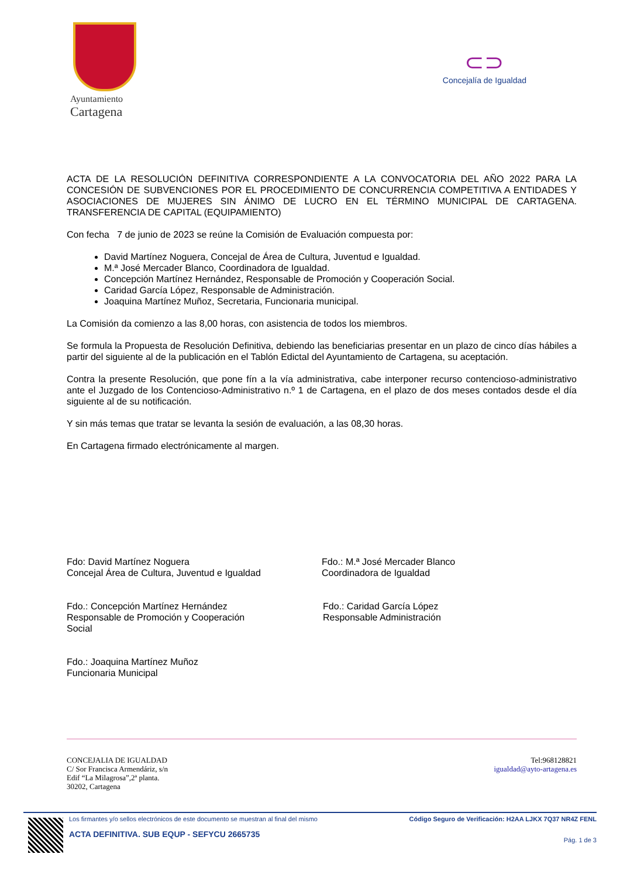Ayuntamiento
Cartagena
⊂⊃
Concejalía de Igualdad
ACTA DE LA RESOLUCIÓN DEFINITIVA CORRESPONDIENTE A LA CONVOCATORIA DEL AÑO 2022 PARA LA CONCESIÓN DE SUBVENCIONES POR EL PROCEDIMIENTO DE CONCURRENCIA COMPETITIVA A ENTIDADES Y ASOCIACIONES DE MUJERES SIN ÁNIMO DE LUCRO EN EL TÉRMINO MUNICIPAL DE CARTAGENA. TRANSFERENCIA DE CAPITAL (EQUIPAMIENTO)
Con fecha 7 de junio de 2023 se reúne la Comisión de Evaluación compuesta por:
David Martínez Noguera, Concejal de Área de Cultura, Juventud e Igualdad.
M.ª José Mercader Blanco, Coordinadora de Igualdad.
Concepción Martínez Hernández, Responsable de Promoción y Cooperación Social.
Caridad García López, Responsable de Administración.
Joaquina Martínez Muñoz, Secretaria, Funcionaria municipal.
La Comisión da comienzo a las 8,00 horas, con asistencia de todos los miembros.
Se formula la Propuesta de Resolución Definitiva, debiendo las beneficiarias presentar en un plazo de cinco días hábiles a partir del siguiente al de la publicación en el Tablón Edictal del Ayuntamiento de Cartagena, su aceptación.
Contra la presente Resolución, que pone fín a la vía administrativa, cabe interponer recurso contencioso-administrativo ante el Juzgado de los Contencioso-Administrativo n.º 1 de Cartagena, en el plazo de dos meses contados desde el día siguiente al de su notificación.
Y sin más temas que tratar se levanta la sesión de evaluación, a las 08,30 horas.
En Cartagena firmado electrónicamente al margen.
Fdo: David Martínez Noguera
Concejal Área de Cultura, Juventud e Igualdad
Fdo.: M.ª José Mercader Blanco
Coordinadora de Igualdad
Fdo.: Concepción Martínez Hernández
Responsable de Promoción y Cooperación Social
Fdo.: Caridad García López
Responsable Administración
Fdo.: Joaquina Martínez Muñoz
Funcionaria Municipal
CONCEJALIA DE IGUALDAD
C/ Sor Francisca Armendáriz, s/n
Edif “La Milagrosa”,2ª planta.
30202, Cartagena
Tel:968128821
igualdad@ayto-artagena.es
Los firmantes y/o sellos electrónicos de este documento se muestran al final del mismo
ACTA DEFINITIVA. SUB EQUP - SEFYCU 2665735
Código Seguro de Verificación: H2AA LJKX 7Q37 NR4Z FENL
Pág. 1 de 3